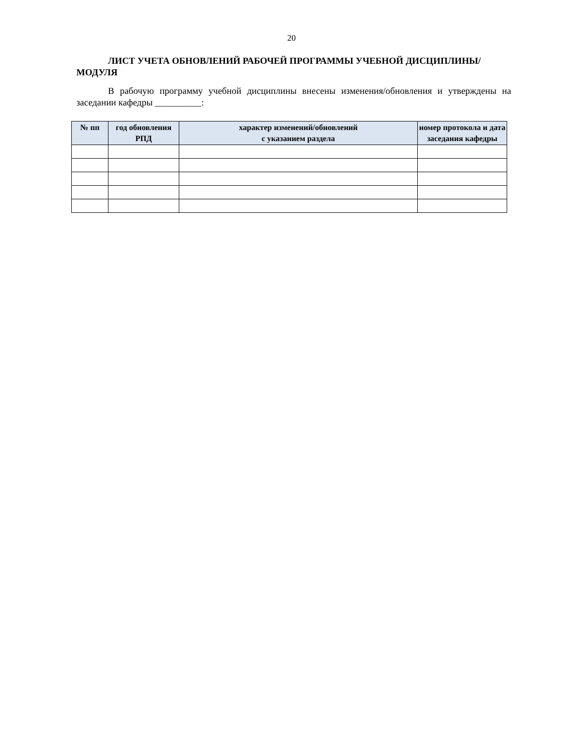20
ЛИСТ УЧЕТА ОБНОВЛЕНИЙ РАБОЧЕЙ ПРОГРАММЫ УЧЕБНОЙ ДИСЦИПЛИНЫ/МОДУЛЯ
В рабочую программу учебной дисциплины внесены изменения/обновления и утверждены на заседании кафедры __________:
| № пп | год обновления РПД | характер изменений/обновлений с указанием раздела | номер протокола и дата заседания кафедры |
| --- | --- | --- | --- |